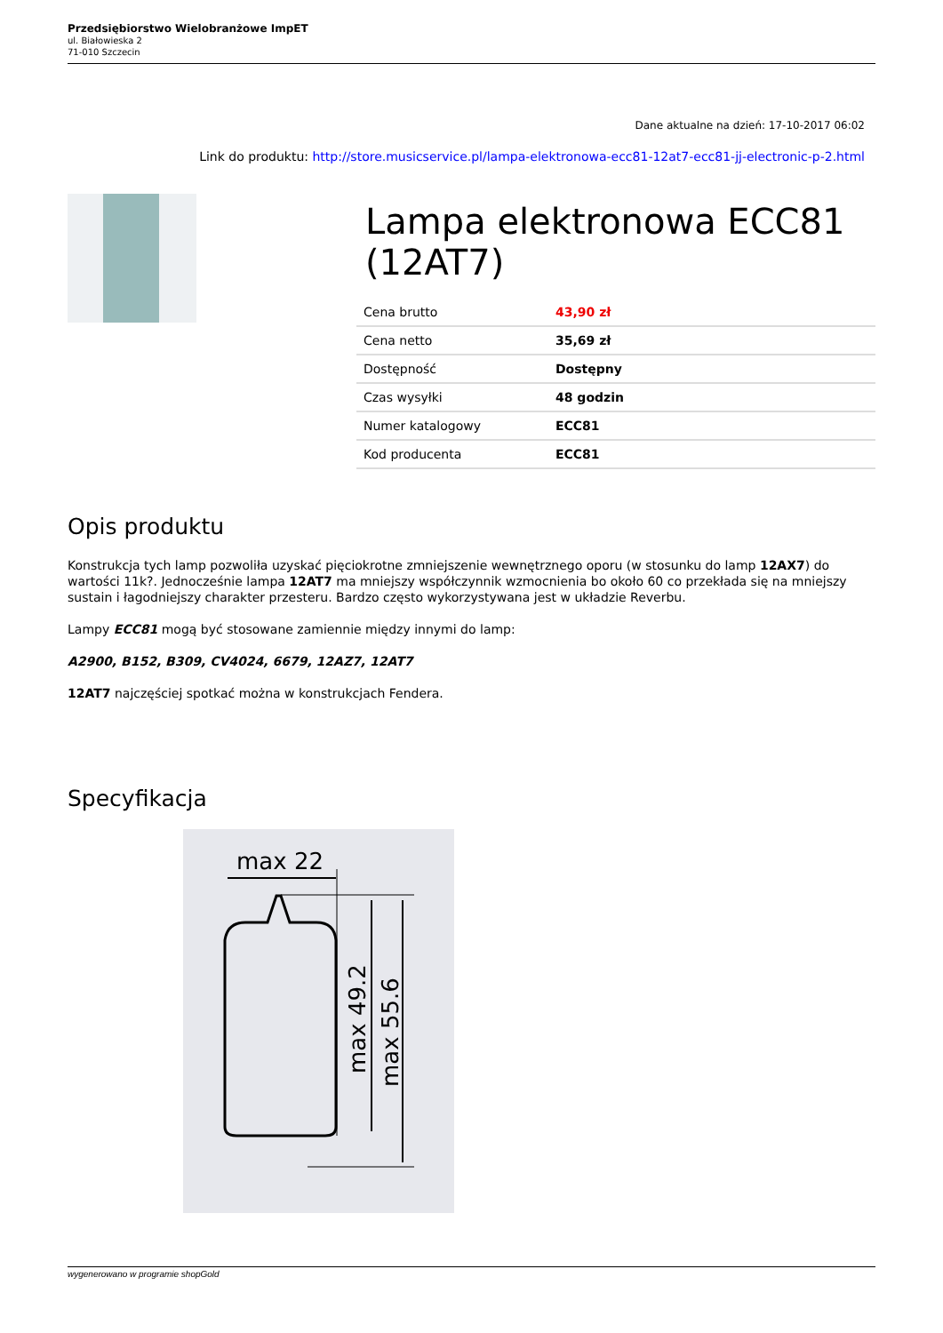Przedsiębiorstwo Wielobranżowe ImpET
ul. Białowieska 2
71-010 Szczecin
Dane aktualne na dzień: 17-10-2017 06:02
Link do produktu: http://store.musicservice.pl/lampa-elektronowa-ecc81-12at7-ecc81-jj-electronic-p-2.html
Lampa elektronowa ECC81 (12AT7)
| Cena brutto | 43,90 zł |
| Cena netto | 35,69 zł |
| Dostępność | Dostępny |
| Czas wysyłki | 48 godzin |
| Numer katalogowy | ECC81 |
| Kod producenta | ECC81 |
Opis produktu
Konstrukcja tych lamp pozwoliła uzyskać pięciokrotne zmniejszenie wewnętrznego oporu (w stosunku do lamp 12AX7) do wartości 11k?. Jednocześnie lampa 12AT7 ma mniejszy współczynnik wzmocnienia bo około 60 co przekłada się na mniejszy sustain i łagodniejszy charakter przesteru. Bardzo często wykorzystywana jest w układzie Reverbu.
Lampy ECC81 mogą być stosowane zamiennie między innymi do lamp:
A2900, B152, B309, CV4024, 6679, 12AZ7, 12AT7
12AT7 najczęściej spotkać można w konstrukcjach Fendera.
Specyfikacja
max 22
max 49.2
max 55.6
wygenerowano w programie shopGold